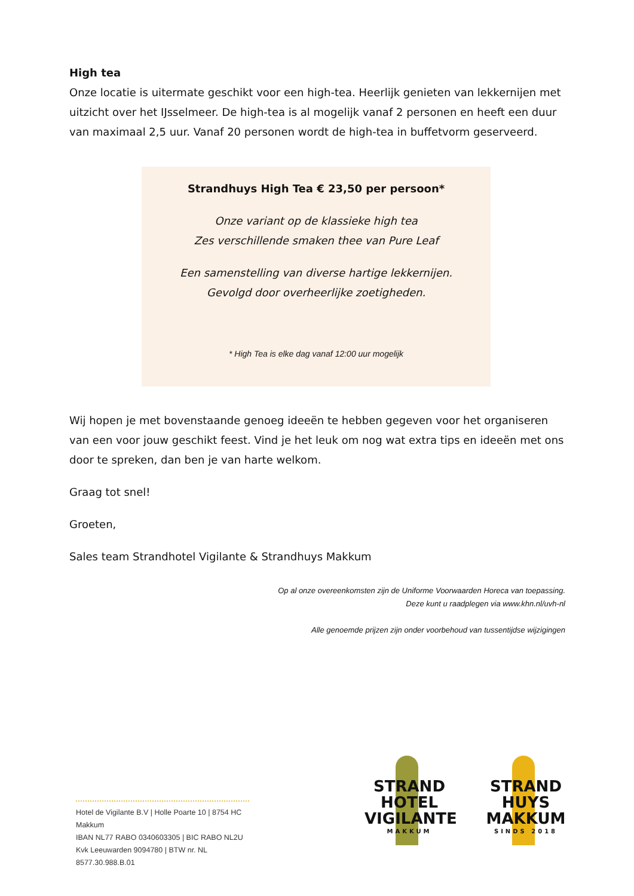High tea
Onze locatie is uitermate geschikt voor een high-tea. Heerlijk genieten van lekkernijen met uitzicht over het IJsselmeer. De high-tea is al mogelijk vanaf 2 personen en heeft een duur van maximaal 2,5 uur. Vanaf 20 personen wordt de high-tea in buffetvorm geserveerd.
Strandhuys High Tea € 23,50 per persoon*
Onze variant op de klassieke high tea
Zes verschillende smaken thee van Pure Leaf
Een samenstelling van diverse hartige lekkernijen.
Gevolgd door overheerlijke zoetigheden.
* High Tea is elke dag vanaf 12:00 uur mogelijk
Wij hopen je met bovenstaande genoeg ideeën te hebben gegeven voor het organiseren van een voor jouw geschikt feest. Vind je het leuk om nog wat extra tips en ideeën met ons door te spreken, dan ben je van harte welkom.
Graag tot snel!
Groeten,
Sales team Strandhotel Vigilante & Strandhuys Makkum
Op al onze overeenkomsten zijn de Uniforme Voorwaarden Horeca van toepassing.
Deze kunt u raadplegen via www.khn.nl/uvh-nl
Alle genoemde prijzen zijn onder voorbehoud van tussentijdse wijzigingen
Hotel de Vigilante B.V | Holle Poarte 10 | 8754 HC Makkum
IBAN NL77 RABO 0340603305 | BIC RABO NL2U
Kvk Leeuwarden 9094780 | BTW nr. NL 8577.30.988.B.01
STRAND
HOTEL
VIGILANTE
MAKKUM
STRAND
HUYS
MAKKUM
SINDS 2018